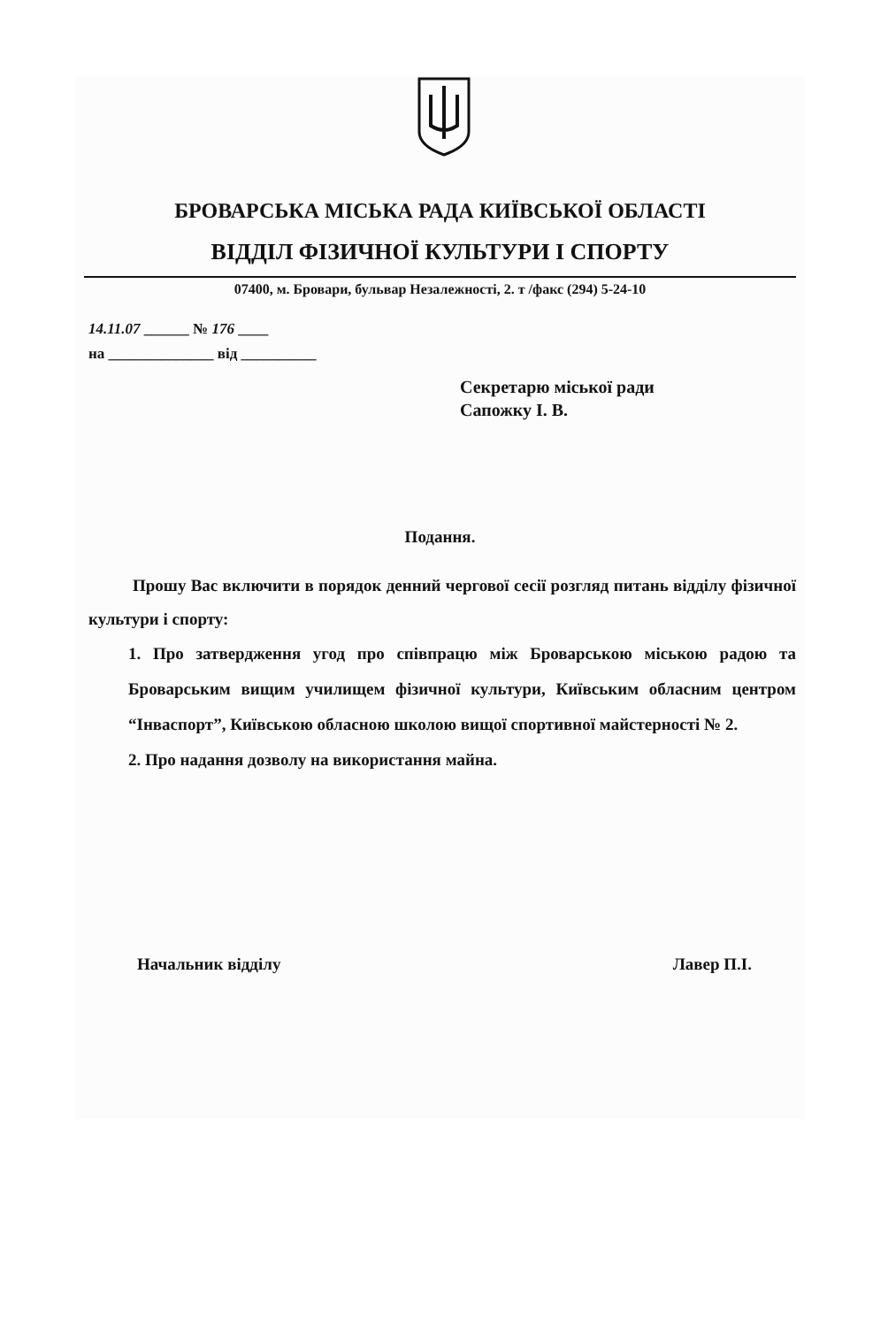БРОВАРСЬКА МІСЬКА РАДА КИЇВСЬКОЇ ОБЛАСТІ
ВІДДІЛ ФІЗИЧНОЇ КУЛЬТУРИ І СПОРТУ
07400, м. Бровари, бульвар Незалежності, 2. т /факс (294) 5-24-10
14.11.07 ______ № 176 ____
на ______________ від __________
Секретарю міської ради
Сапожку І. В.
Подання.
Прошу Вас включити в порядок денний чергової сесії розгляд питань відділу фізичної культури і спорту:
1. Про затвердження угод про співпрацю між Броварською міською радою та Броварським вищим училищем фізичної культури, Київським обласним центром “Інваспорт”, Київською обласною школою вищої спортивної майстерності № 2.
2. Про надання дозволу на використання майна.
Начальник відділу Лавер П.І.